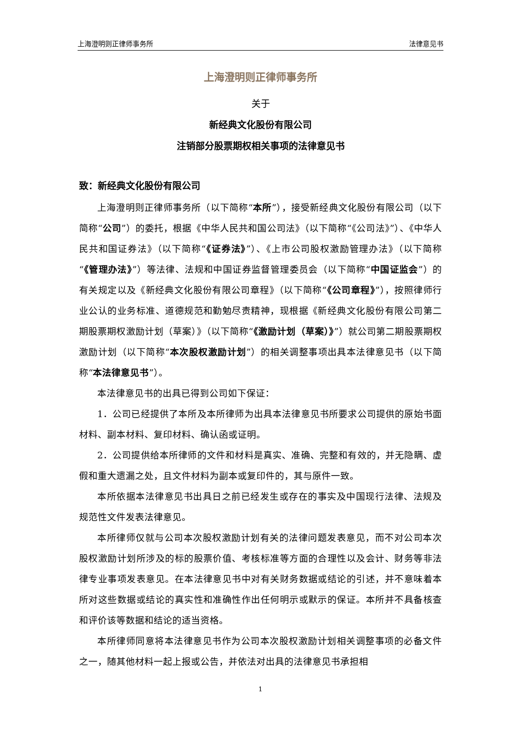上海澄明则正律师事务所 法律意见书
上海澄明则正律师事务所
关于
新经典文化股份有限公司
注销部分股票期权相关事项的法律意见书
致：新经典文化股份有限公司
上海澄明则正律师事务所（以下简称“本所”），接受新经典文化股份有限公司（以下简称“公司”）的委托，根据《中华人民共和国公司法》（以下简称“《公司法》”）、《中华人民共和国证券法》（以下简称“《证券法》”）、《上市公司股权激励管理办法》（以下简称“《管理办法》”）等法律、法规和中国证券监督管理委员会（以下简称“中国证监会”）的有关规定以及《新经典文化股份有限公司章程》（以下简称“《公司章程》”），按照律师行业公认的业务标准、道德规范和勤勉尽责精神，现根据《新经典文化股份有限公司第二期股票期权激励计划（草案）》（以下简称“《激励计划（草案）》”）就公司第二期股票期权激励计划（以下简称“本次股权激励计划”）的相关调整事项出具本法律意见书（以下简称“本法律意见书”）。
本法律意见书的出具已得到公司如下保证：
1．公司已经提供了本所及本所律师为出具本法律意见书所要求公司提供的原始书面材料、副本材料、复印材料、确认函或证明。
2．公司提供给本所律师的文件和材料是真实、准确、完整和有效的，并无隐瞒、虚假和重大遗漏之处，且文件材料为副本或复印件的，其与原件一致。
本所依据本法律意见书出具日之前已经发生或存在的事实及中国现行法律、法规及规范性文件发表法律意见。
本所律师仅就与公司本次股权激励计划有关的法律问题发表意见，而不对公司本次股权激励计划所涉及的标的股票价值、考核标准等方面的合理性以及会计、财务等非法律专业事项发表意见。在本法律意见书中对有关财务数据或结论的引述，并不意味着本所对这些数据或结论的真实性和准确性作出任何明示或默示的保证。本所并不具备核查和评价该等数据和结论的适当资格。
本所律师同意将本法律意见书作为公司本次股权激励计划相关调整事项的必备文件之一，随其他材料一起上报或公告，并依法对出具的法律意见书承担相
1